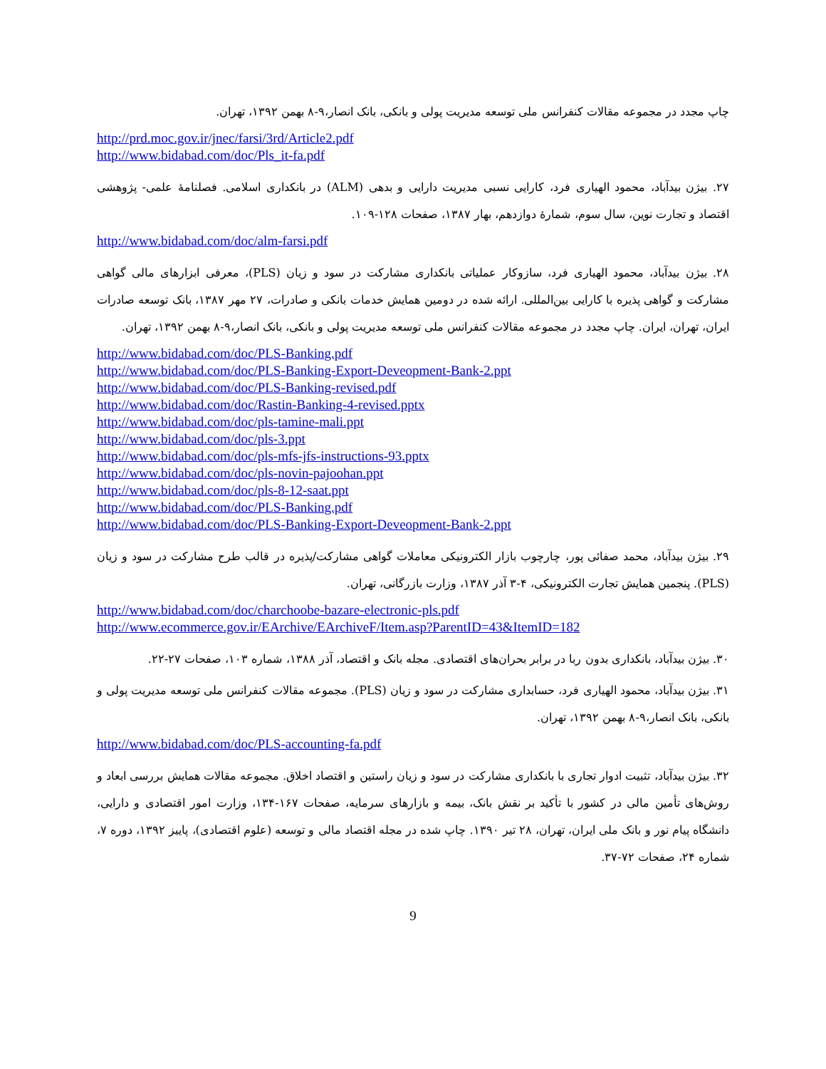چاپ مجدد در مجموعه مقالات کنفرانس ملی توسعه مدیریت پولی و بانکی، بانک انصار،۹-۸ بهمن ۱۳۹۲، تهران.
http://prd.moc.gov.ir/jnec/farsi/3rd/Article2.pdf
http://www.bidabad.com/doc/Pls_it-fa.pdf
۲۷. بیژن بیدآباد، محمود الهیاری فرد، کارایی نسبی مدیریت دارایی و بدهی (ALM) در بانکداری اسلامی. فصلنامهٔ علمی- پژوهشی اقتصاد و تجارت نوین، سال سوم، شمارهٔ دوازدهم، بهار ۱۳۸۷، صفحات ۱۲۸-۱۰۹.
http://www.bidabad.com/doc/alm-farsi.pdf
۲۸. بیژن بیدآباد، محمود الهیاری فرد، سازوکار عملیاتی بانکداری مشارکت در سود و زیان (PLS)، معرفی ابزارهای مالی گواهی مشارکت و گواهی پذیره با کارایی بین‌المللی. ارائه شده در دومین همایش خدمات بانکی و صادرات، ۲۷ مهر ۱۳۸۷، بانک توسعه صادرات ایران، تهران، ایران. چاپ مجدد در مجموعه مقالات کنفرانس ملی توسعه مدیریت پولی و بانکی، بانک انصار،۹-۸ بهمن ۱۳۹۲، تهران.
http://www.bidabad.com/doc/PLS-Banking.pdf
http://www.bidabad.com/doc/PLS-Banking-Export-Deveopment-Bank-2.ppt
http://www.bidabad.com/doc/PLS-Banking-revised.pdf
http://www.bidabad.com/doc/Rastin-Banking-4-revised.pptx
http://www.bidabad.com/doc/pls-tamine-mali.ppt
http://www.bidabad.com/doc/pls-3.ppt
http://www.bidabad.com/doc/pls-mfs-jfs-instructions-93.pptx
http://www.bidabad.com/doc/pls-novin-pajoohan.ppt
http://www.bidabad.com/doc/pls-8-12-saat.ppt
http://www.bidabad.com/doc/PLS-Banking.pdf
http://www.bidabad.com/doc/PLS-Banking-Export-Deveopment-Bank-2.ppt
۲۹. بیژن بیدآباد، محمد صفائی پور، چارچوب بازار الکترونیکی معاملات گواهی مشارکت/پذیره در قالب طرح مشارکت در سود و زیان (PLS). پنجمین همایش تجارت الکترونیکی، ۴-۳ آذر ۱۳۸۷، وزارت بازرگانی، تهران.
http://www.bidabad.com/doc/charchoobe-bazare-electronic-pls.pdf
http://www.ecommerce.gov.ir/EArchive/EArchiveF/Item.asp?ParentID=43&ItemID=182
۳۰. بیژن بیدآباد، بانکداری بدون ربا در برابر بحران‌های اقتصادی. مجله بانک و اقتصاد، آذر ۱۳۸۸، شماره ۱۰۳، صفحات ۲۷-۲۲.
۳۱. بیژن بیدآباد، محمود الهیاری فرد، حسابداری مشارکت در سود و زیان (PLS). مجموعه مقالات کنفرانس ملی توسعه مدیریت پولی و بانکی، بانک انصار،۹-۸ بهمن ۱۳۹۲، تهران.
http://www.bidabad.com/doc/PLS-accounting-fa.pdf
۳۲. بیژن بیدآباد، تثبیت ادوار تجاری با بانکداری مشارکت در سود و زیان راستین و اقتصاد اخلاق. مجموعه مقالات همایش بررسی ابعاد و روش‌های تأمین مالی در کشور با تأکید بر نقش بانک، بیمه و بازارهای سرمایه، صفحات ۱۶۷-۱۳۴، وزارت امور اقتصادی و دارایی، دانشگاه پیام نور و بانک ملی ایران، تهران، ۲۸ تیر ۱۳۹۰. چاپ شده در مجله اقتصاد مالی و توسعه (علوم اقتصادی)، پاییز ۱۳۹۲، دوره ۷، شماره ۲۴، صفحات ۷۲-۳۷.
9